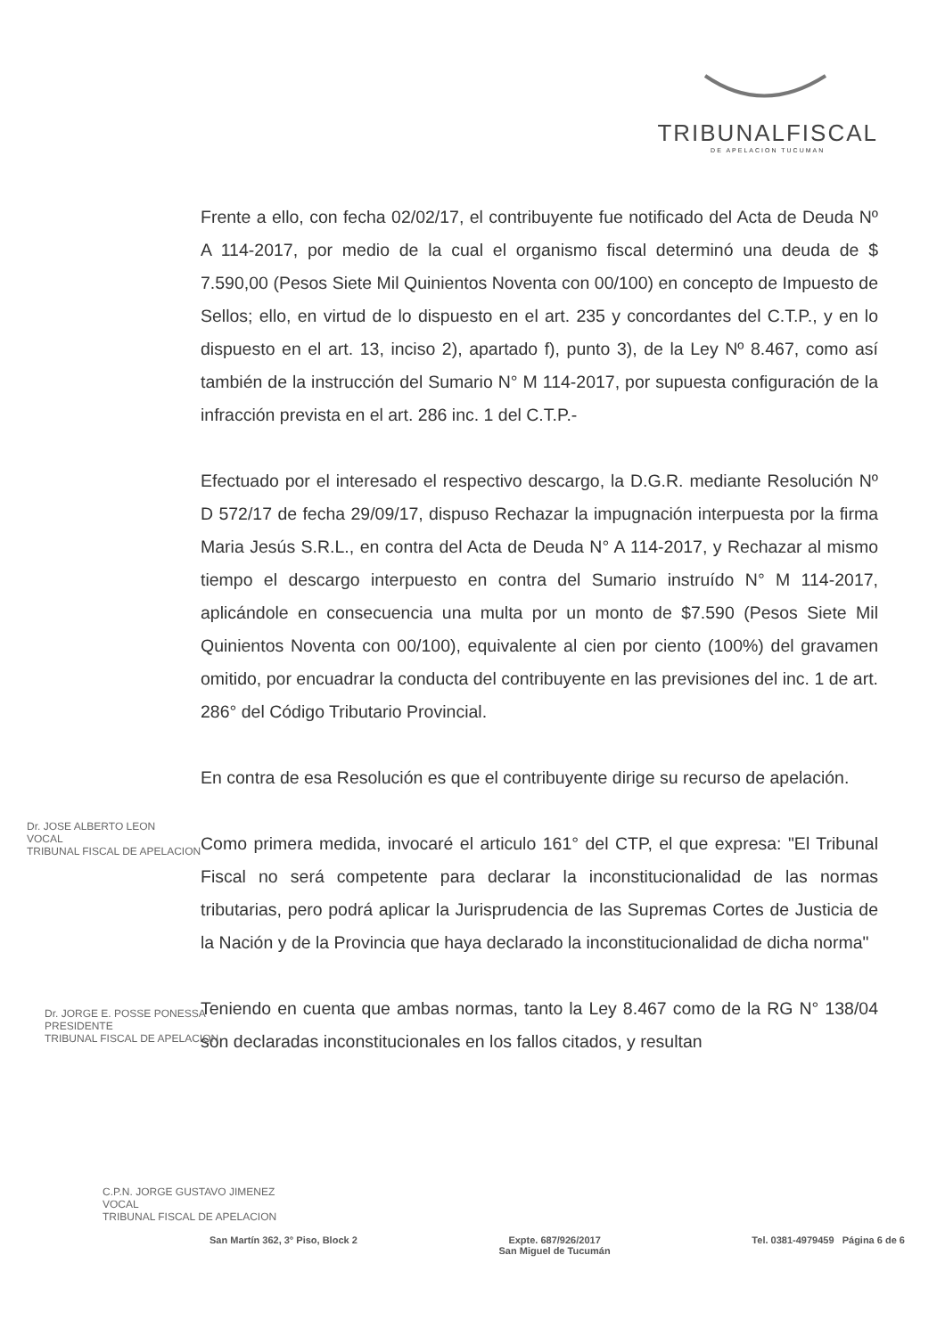TRIBUNALFISCAL
DE APELACION TUCUMAN
Frente a ello, con fecha 02/02/17, el contribuyente fue notificado del Acta de Deuda Nº A 114-2017, por medio de la cual el organismo fiscal determinó una deuda de $ 7.590,00 (Pesos Siete Mil Quinientos Noventa con 00/100) en concepto de Impuesto de Sellos; ello, en virtud de lo dispuesto en el art. 235 y concordantes del C.T.P., y en lo dispuesto en el art. 13, inciso 2), apartado f), punto 3), de la Ley Nº 8.467, como así también de la instrucción del Sumario N° M 114-2017, por supuesta configuración de la infracción prevista en el art. 286 inc. 1 del C.T.P.-
Efectuado por el interesado el respectivo descargo, la D.G.R. mediante Resolución Nº D 572/17 de fecha 29/09/17, dispuso Rechazar la impugnación interpuesta por la firma Maria Jesús S.R.L., en contra del Acta de Deuda N° A 114-2017, y Rechazar al mismo tiempo el descargo interpuesto en contra del Sumario instruído N° M 114-2017, aplicándole en consecuencia una multa por un monto de $7.590 (Pesos Siete Mil Quinientos Noventa con 00/100), equivalente al cien por ciento (100%) del gravamen omitido, por encuadrar la conducta del contribuyente en las previsiones del inc. 1 de art. 286° del Código Tributario Provincial.
En contra de esa Resolución es que el contribuyente dirige su recurso de apelación.
Como primera medida, invocaré el articulo 161° del CTP, el que expresa: "El Tribunal Fiscal no será competente para declarar la inconstitucionalidad de las normas tributarias, pero podrá aplicar la Jurisprudencia de las Supremas Cortes de Justicia de la Nación y de la Provincia que haya declarado la inconstitucionalidad de dicha norma"
Teniendo en cuenta que ambas normas, tanto la Ley 8.467 como de la RG N° 138/04 son declaradas inconstitucionales en los fallos citados, y resultan
Dr. JOSE ALBERTO LEON
VOCAL
TRIBUNAL FISCAL DE APELACION
Dr. JORGE E. POSSE PONESSA
PRESIDENTE
TRIBUNAL FISCAL DE APELACION
C.P.N. JORGE GUSTAVO JIMENEZ
VOCAL
TRIBUNAL FISCAL DE APELACION
San Martín 362, 3° Piso, Block 2 Expte. 687/926/2017
San Miguel de Tucumán Tel. 0381-4979459 Página 6 de 6